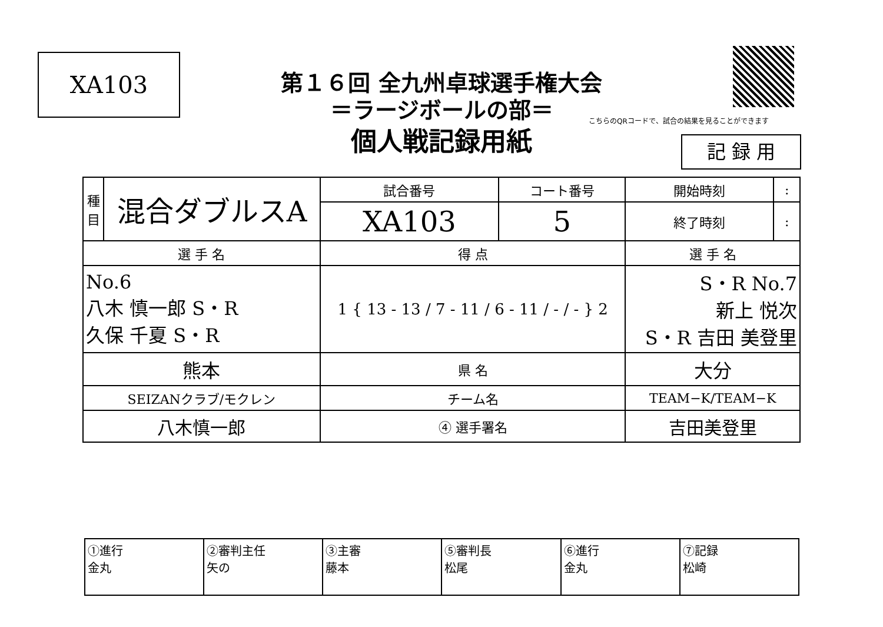XA103
第１６回 全九州卓球選手権大会
＝ラージボールの部＝
個人戦記録用紙
こちらのQRコードで、試合の結果を見ることができます
記 録 用
| 種 目 | 混合ダブルスA | 試合番号 | コート番号 | 開始時刻 | : |
| | | XA103 | 5 | 終了時刻 | : |
| 選 手 名 | | 得 点 | | 選 手 名 | |
| No.6 八木 慎一郎 S・R 久保 千夏 S・R | | 1 { 13 - 13 / 7 - 11 / 6 - 11 / - / - } 2 | | S・R No.7 新上 悦次 S・R 吉田 美登里 | |
| 熊本 | | 県 名 | | 大分 | |
| SEIZANクラブ/モクレン | | チーム名 | | TEAM−K/TEAM−K | |
| 八木慎一郎 | | ④ 選手署名 | | 吉田美登里 | |
| ①進行 金丸 | ②審判主任 矢の | ③主審 藤本 | ⑤審判長 松尾 | ⑥進行 金丸 | ⑦記録 松崎 |